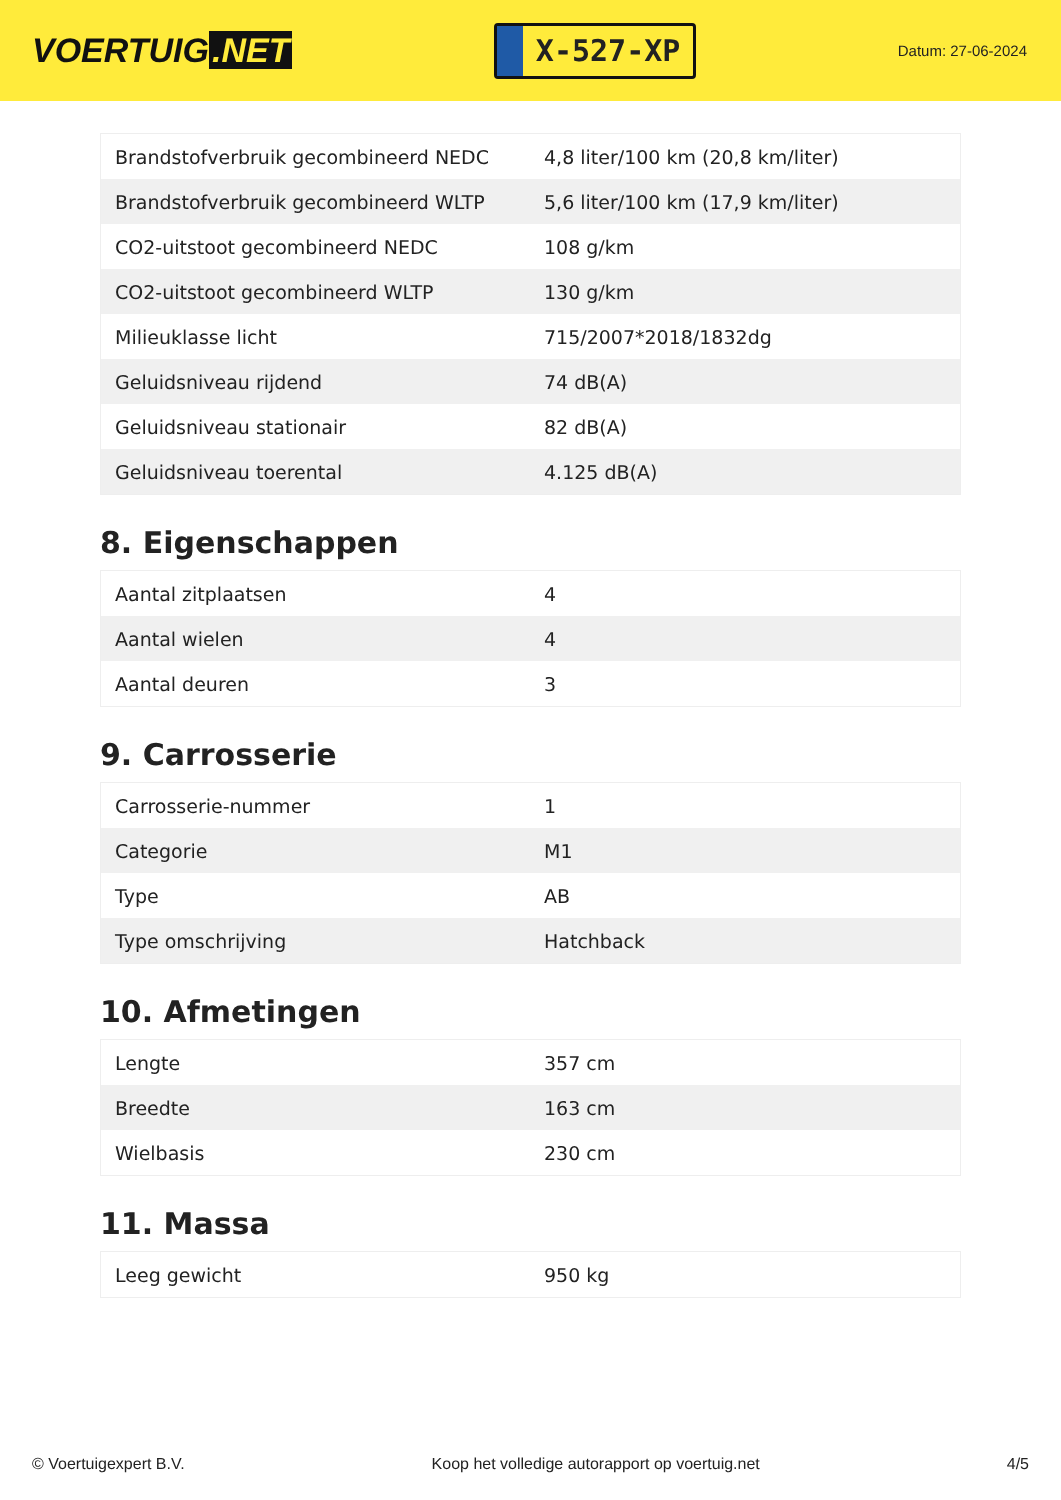VOERTUIG.NET
X-527-XP
Datum: 27-06-2024
| Brandstofverbruik gecombineerd NEDC | 4,8 liter/100 km (20,8 km/liter) |
| Brandstofverbruik gecombineerd WLTP | 5,6 liter/100 km (17,9 km/liter) |
| CO2-uitstoot gecombineerd NEDC | 108 g/km |
| CO2-uitstoot gecombineerd WLTP | 130 g/km |
| Milieuklasse licht | 715/2007*2018/1832dg |
| Geluidsniveau rijdend | 74 dB(A) |
| Geluidsniveau stationair | 82 dB(A) |
| Geluidsniveau toerental | 4.125 dB(A) |
8. Eigenschappen
| Aantal zitplaatsen | 4 |
| Aantal wielen | 4 |
| Aantal deuren | 3 |
9. Carrosserie
| Carrosserie-nummer | 1 |
| Categorie | M1 |
| Type | AB |
| Type omschrijving | Hatchback |
10. Afmetingen
| Lengte | 357 cm |
| Breedte | 163 cm |
| Wielbasis | 230 cm |
11. Massa
| Leeg gewicht | 950 kg |
© Voertuigexpert B.V. Koop het volledige autorapport op voertuig.net 4/5